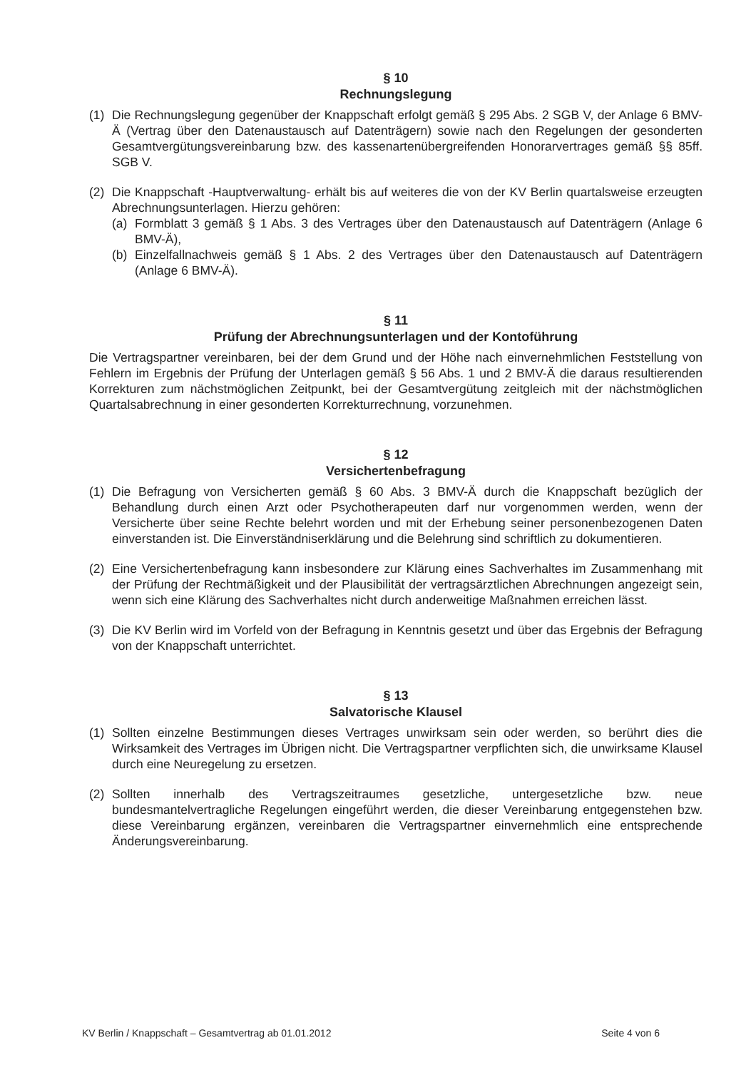§ 10
Rechnungslegung
(1) Die Rechnungslegung gegenüber der Knappschaft erfolgt gemäß § 295 Abs. 2 SGB V, der Anlage 6 BMV-Ä (Vertrag über den Datenaustausch auf Datenträgern) sowie nach den Regelungen der gesonderten Gesamtvergütungsvereinbarung bzw. des kassenartenübergreifenden Honorarvertrages gemäß §§ 85ff. SGB V.
(2) Die Knappschaft -Hauptverwaltung- erhält bis auf weiteres die von der KV Berlin quartalsweise erzeugten Abrechnungsunterlagen. Hierzu gehören:
(a) Formblatt 3 gemäß § 1 Abs. 3 des Vertrages über den Datenaustausch auf Datenträgern (Anlage 6 BMV-Ä),
(b) Einzelfallnachweis gemäß § 1 Abs. 2 des Vertrages über den Datenaustausch auf Datenträgern (Anlage 6 BMV-Ä).
§ 11
Prüfung der Abrechnungsunterlagen und der Kontoführung
Die Vertragspartner vereinbaren, bei der dem Grund und der Höhe nach einvernehmlichen Feststellung von Fehlern im Ergebnis der Prüfung der Unterlagen gemäß § 56 Abs. 1 und 2 BMV-Ä die daraus resultierenden Korrekturen zum nächstmöglichen Zeitpunkt, bei der Gesamtvergütung zeitgleich mit der nächstmöglichen Quartalsabrechnung in einer gesonderten Korrekturrechnung, vorzunehmen.
§ 12
Versichertenbefragung
(1) Die Befragung von Versicherten gemäß § 60 Abs. 3 BMV-Ä durch die Knappschaft bezüglich der Behandlung durch einen Arzt oder Psychotherapeuten darf nur vorgenommen werden, wenn der Versicherte über seine Rechte belehrt worden und mit der Erhebung seiner personenbezogenen Daten einverstanden ist. Die Einverständniserklärung und die Belehrung sind schriftlich zu dokumentieren.
(2) Eine Versichertenbefragung kann insbesondere zur Klärung eines Sachverhaltes im Zusammenhang mit der Prüfung der Rechtmäßigkeit und der Plausibilität der vertragsärztlichen Abrechnungen angezeigt sein, wenn sich eine Klärung des Sachverhaltes nicht durch anderweitige Maßnahmen erreichen lässt.
(3) Die KV Berlin wird im Vorfeld von der Befragung in Kenntnis gesetzt und über das Ergebnis der Befragung von der Knappschaft unterrichtet.
§ 13
Salvatorische Klausel
(1) Sollten einzelne Bestimmungen dieses Vertrages unwirksam sein oder werden, so berührt dies die Wirksamkeit des Vertrages im Übrigen nicht. Die Vertragspartner verpflichten sich, die unwirksame Klausel durch eine Neuregelung zu ersetzen.
(2) Sollten innerhalb des Vertragszeitraumes gesetzliche, untergesetzliche bzw. neue bundesmantelvertragliche Regelungen eingeführt werden, die dieser Vereinbarung entgegenstehen bzw. diese Vereinbarung ergänzen, vereinbaren die Vertragspartner einvernehmlich eine entsprechende Änderungsvereinbarung.
KV Berlin / Knappschaft – Gesamtvertrag ab 01.01.2012 Seite 4 von 6